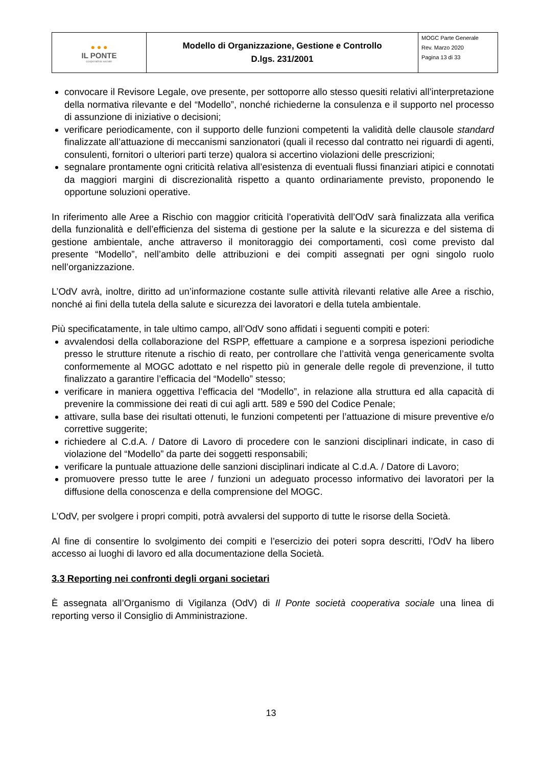| ● ● ● IL PONTE cooperativa sociale | Modello di Organizzazione, Gestione e Controllo D.lgs. 231/2001 | MOGC Parte Generale Rev. Marzo 2020 Pagina 13 di 33 |
convocare il Revisore Legale, ove presente, per sottoporre allo stesso quesiti relativi all’interpretazione della normativa rilevante e del “Modello”, nonché richiederne la consulenza e il supporto nel processo di assunzione di iniziative o decisioni;
verificare periodicamente, con il supporto delle funzioni competenti la validità delle clausole standard finalizzate all’attuazione di meccanismi sanzionatori (quali il recesso dal contratto nei riguardi di agenti, consulenti, fornitori o ulteriori parti terze) qualora si accertino violazioni delle prescrizioni;
segnalare prontamente ogni criticità relativa all’esistenza di eventuali flussi finanziari atipici e connotati da maggiori margini di discrezionalità rispetto a quanto ordinariamente previsto, proponendo le opportune soluzioni operative.
In riferimento alle Aree a Rischio con maggior criticità l’operatività dell’OdV sarà finalizzata alla verifica della funzionalità e dell’efficienza del sistema di gestione per la salute e la sicurezza e del sistema di gestione ambientale, anche attraverso il monitoraggio dei comportamenti, così come previsto dal presente “Modello”, nell’ambito delle attribuzioni e dei compiti assegnati per ogni singolo ruolo nell’organizzazione.
L’OdV avrà, inoltre, diritto ad un’informazione costante sulle attività rilevanti relative alle Aree a rischio, nonché ai fini della tutela della salute e sicurezza dei lavoratori e della tutela ambientale.
Più specificatamente, in tale ultimo campo, all’OdV sono affidati i seguenti compiti e poteri:
avvalendosi della collaborazione del RSPP, effettuare a campione e a sorpresa ispezioni periodiche presso le strutture ritenute a rischio di reato, per controllare che l’attività venga genericamente svolta conformemente al MOGC adottato e nel rispetto più in generale delle regole di prevenzione, il tutto finalizzato a garantire l’efficacia del “Modello” stesso;
verificare in maniera oggettiva l’efficacia del “Modello”, in relazione alla struttura ed alla capacità di prevenire la commissione dei reati di cui agli artt. 589 e 590 del Codice Penale;
attivare, sulla base dei risultati ottenuti, le funzioni competenti per l’attuazione di misure preventive e/o correttive suggerite;
richiedere al C.d.A. / Datore di Lavoro di procedere con le sanzioni disciplinari indicate, in caso di violazione del “Modello” da parte dei soggetti responsabili;
verificare la puntuale attuazione delle sanzioni disciplinari indicate al C.d.A. / Datore di Lavoro;
promuovere presso tutte le aree / funzioni un adeguato processo informativo dei lavoratori per la diffusione della conoscenza e della comprensione del MOGC.
L’OdV, per svolgere i propri compiti, potrà avvalersi del supporto di tutte le risorse della Società.
Al fine di consentire lo svolgimento dei compiti e l’esercizio dei poteri sopra descritti, l’OdV ha libero accesso ai luoghi di lavoro ed alla documentazione della Società.
3.3 Reporting nei confronti degli organi societari
È assegnata all’Organismo di Vigilanza (OdV) di Il Ponte società cooperativa sociale una linea di reporting verso il Consiglio di Amministrazione.
13